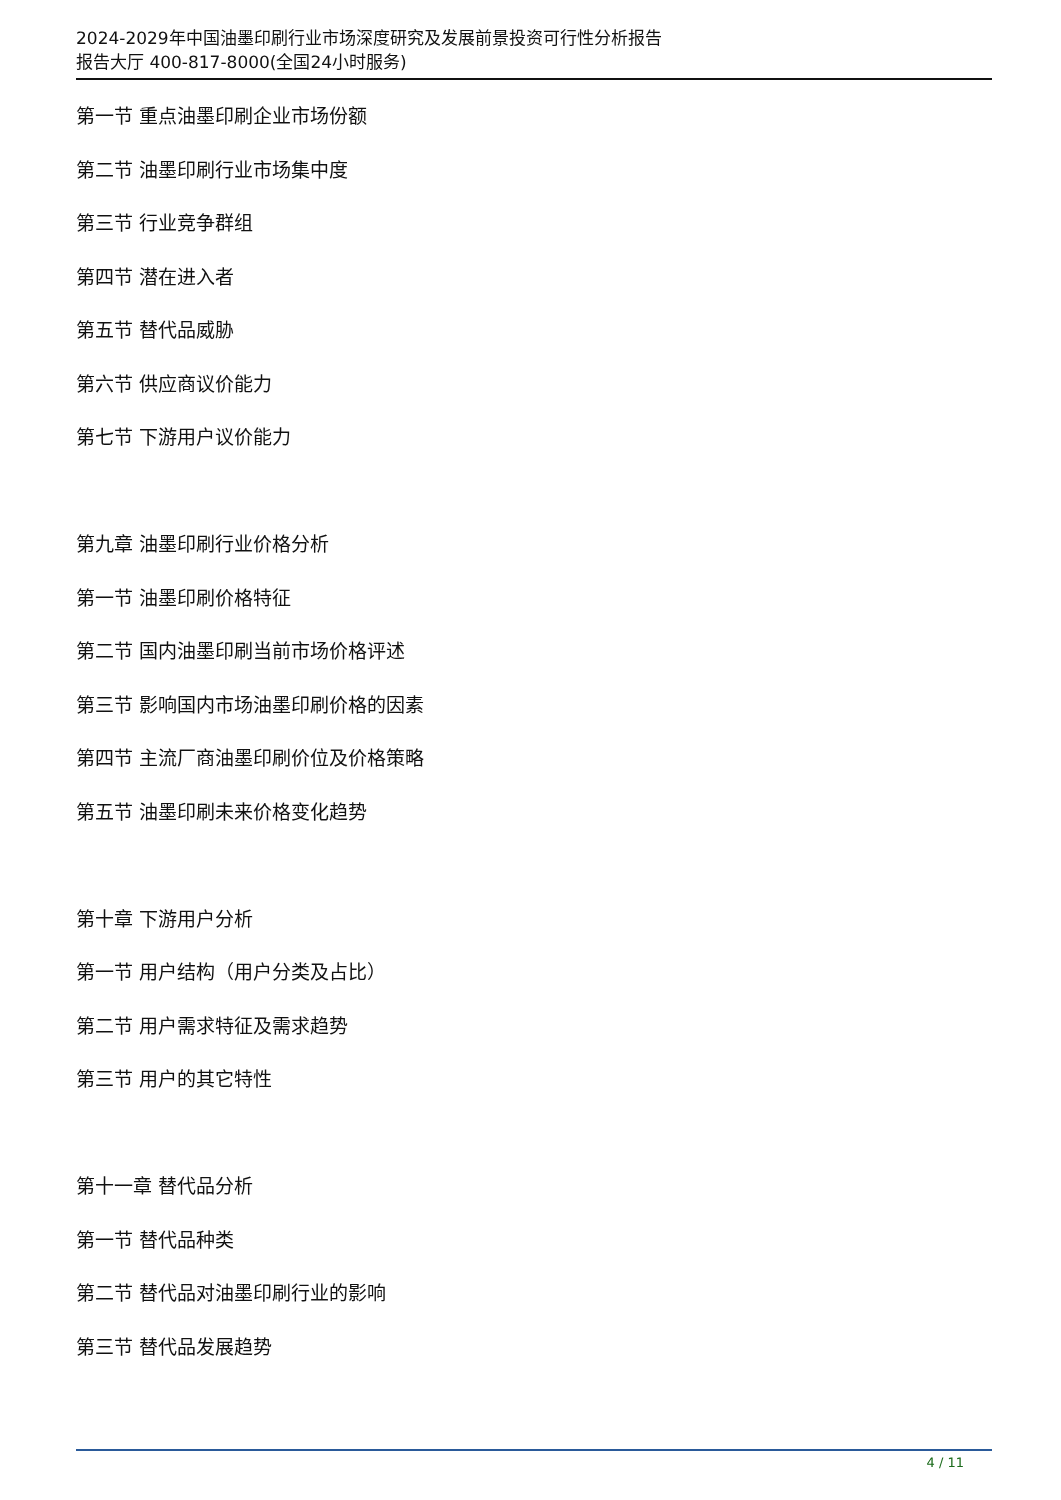2024-2029年中国油墨印刷行业市场深度研究及发展前景投资可行性分析报告
报告大厅 400-817-8000(全国24小时服务)
第一节 重点油墨印刷企业市场份额
第二节 油墨印刷行业市场集中度
第三节 行业竞争群组
第四节 潜在进入者
第五节 替代品威胁
第六节 供应商议价能力
第七节 下游用户议价能力
第九章 油墨印刷行业价格分析
第一节 油墨印刷价格特征
第二节 国内油墨印刷当前市场价格评述
第三节 影响国内市场油墨印刷价格的因素
第四节 主流厂商油墨印刷价位及价格策略
第五节 油墨印刷未来价格变化趋势
第十章 下游用户分析
第一节 用户结构（用户分类及占比）
第二节 用户需求特征及需求趋势
第三节 用户的其它特性
第十一章 替代品分析
第一节 替代品种类
第二节 替代品对油墨印刷行业的影响
第三节 替代品发展趋势
4 / 11